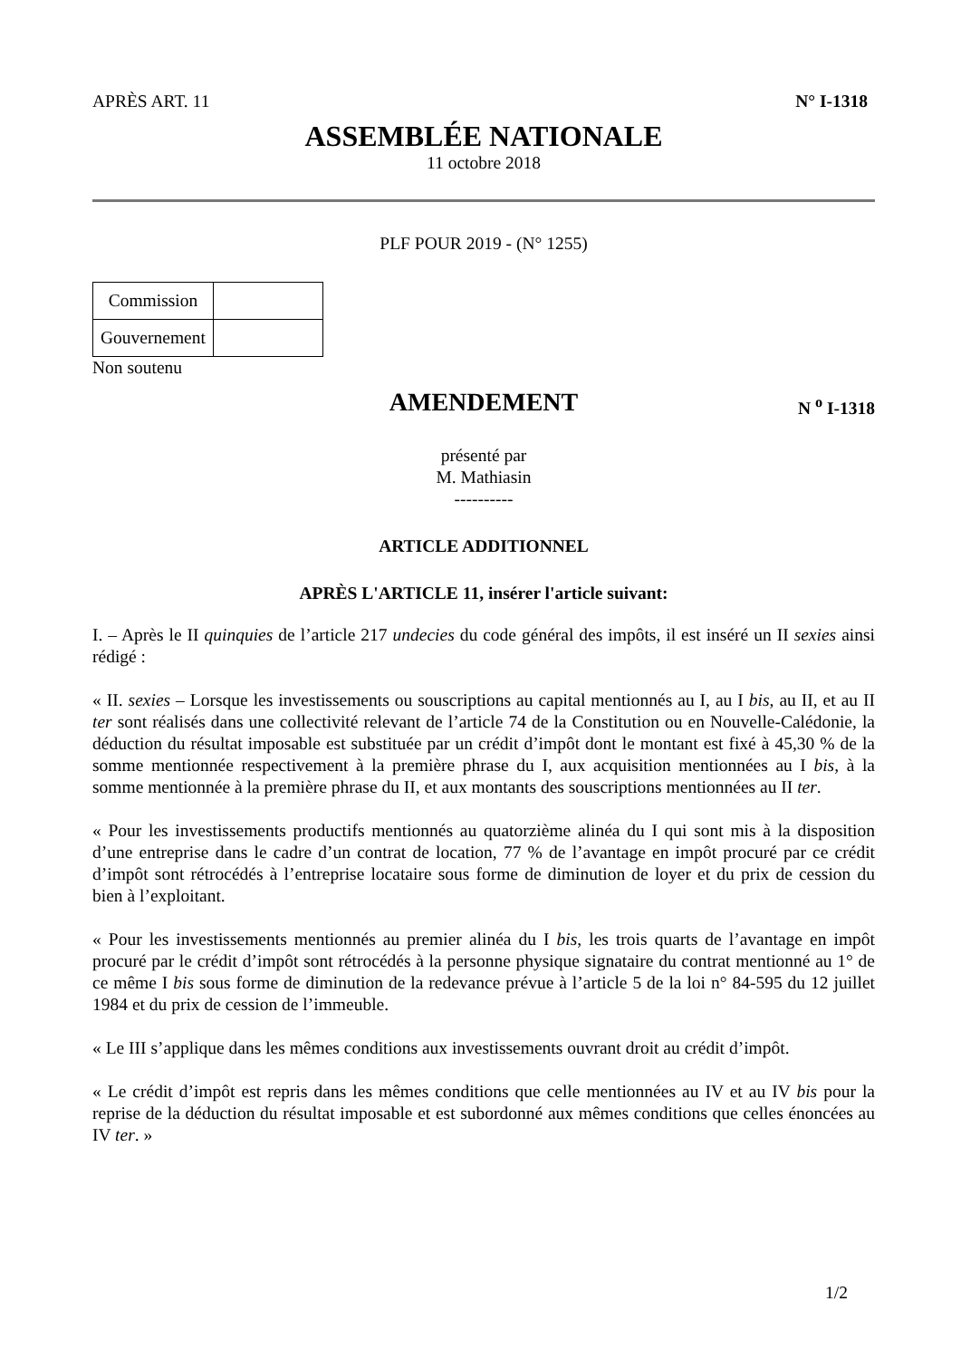APRÈS ART. 11 N° I-1318
ASSEMBLÉE NATIONALE
11 octobre 2018
PLF POUR 2019 - (N° 1255)
| Commission | |
| Gouvernement | |
Non soutenu
AMENDEMENT
N <sup>o</sup> I-1318
présenté par
M. Mathiasin
----------
ARTICLE ADDITIONNEL
APRÈS L'ARTICLE 11, insérer l'article suivant:
I. – Après le II quinquies de l’article 217 undecies du code général des impôts, il est inséré un II sexies ainsi rédigé :
« II. sexies – Lorsque les investissements ou souscriptions au capital mentionnés au I, au I bis, au II, et au II ter sont réalisés dans une collectivité relevant de l’article 74 de la Constitution ou en Nouvelle-Calédonie, la déduction du résultat imposable est substituée par un crédit d’impôt dont le montant est fixé à 45,30 % de la somme mentionnée respectivement à la première phrase du I, aux acquisition mentionnées au I bis, à la somme mentionnée à la première phrase du II, et aux montants des souscriptions mentionnées au II ter.
« Pour les investissements productifs mentionnés au quatorzième alinéa du I qui sont mis à la disposition d’une entreprise dans le cadre d’un contrat de location, 77 % de l’avantage en impôt procuré par ce crédit d’impôt sont rétrocédés à l’entreprise locataire sous forme de diminution de loyer et du prix de cession du bien à l’exploitant.
« Pour les investissements mentionnés au premier alinéa du I bis, les trois quarts de l’avantage en impôt procuré par le crédit d’impôt sont rétrocédés à la personne physique signataire du contrat mentionné au 1° de ce même I bis sous forme de diminution de la redevance prévue à l’article 5 de la loi n° 84-595 du 12 juillet 1984 et du prix de cession de l’immeuble.
« Le III s’applique dans les mêmes conditions aux investissements ouvrant droit au crédit d’impôt.
« Le crédit d’impôt est repris dans les mêmes conditions que celle mentionnées au IV et au IV bis pour la reprise de la déduction du résultat imposable et est subordonné aux mêmes conditions que celles énoncées au IV ter. »
1/2